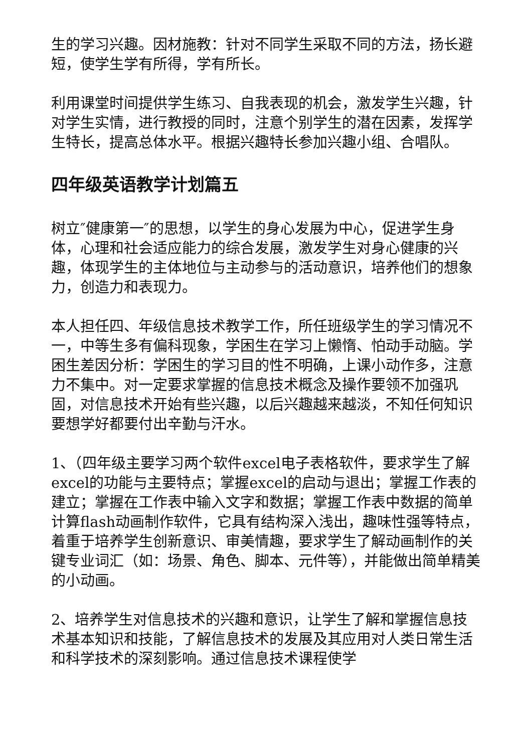生的学习兴趣。因材施教：针对不同学生采取不同的方法，扬长避短，使学生学有所得，学有所长。
利用课堂时间提供学生练习、自我表现的机会，激发学生兴趣，针对学生实情，进行教授的同时，注意个别学生的潜在因素，发挥学生特长，提高总体水平。根据兴趣特长参加兴趣小组、合唱队。
四年级英语教学计划篇五
树立″健康第一″的思想，以学生的身心发展为中心，促进学生身体，心理和社会适应能力的综合发展，激发学生对身心健康的兴趣，体现学生的主体地位与主动参与的活动意识，培养他们的想象力，创造力和表现力。
本人担任四、年级信息技术教学工作，所任班级学生的学习情况不一，中等生多有偏科现象，学困生在学习上懒惰、怕动手动脑。学困生差因分析：学困生的学习目的性不明确，上课小动作多，注意力不集中。对一定要求掌握的信息技术概念及操作要领不加强巩固，对信息技术开始有些兴趣，以后兴趣越来越淡，不知任何知识要想学好都要付出辛勤与汗水。
1、（四年级主要学习两个软件excel电子表格软件，要求学生了解excel的功能与主要特点；掌握excel的启动与退出；掌握工作表的建立；掌握在工作表中输入文字和数据；掌握工作表中数据的简单计算flash动画制作软件，它具有结构深入浅出，趣味性强等特点，着重于培养学生创新意识、审美情趣，要求学生了解动画制作的关键专业词汇（如：场景、角色、脚本、元件等），并能做出简单精美的小动画。
2、培养学生对信息技术的兴趣和意识，让学生了解和掌握信息技术基本知识和技能，了解信息技术的发展及其应用对人类日常生活和科学技术的深刻影响。通过信息技术课程使学